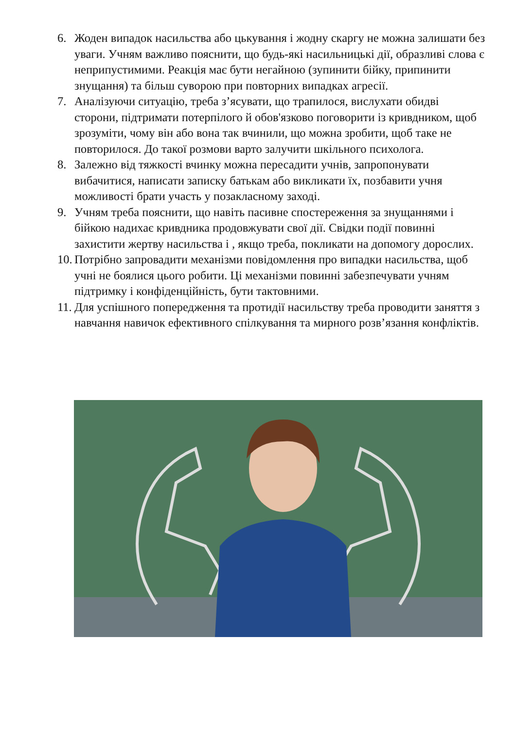6. Жоден випадок насильства або цькування і жодну скаргу не можна залишати без уваги. Учням важливо пояснити, що будь-які насильницькі дії, образливі слова є неприпустимими. Реакція має бути негайною (зупинити бійку, припинити знущання) та більш суворою при повторних випадках агресії.
7. Аналізуючи ситуацію, треба з’ясувати, що трапилося, вислухати обидві сторони, підтримати потерпілого й обов'язково поговорити із кривдником, щоб зрозуміти, чому він або вона так вчинили, що можна зробити, щоб таке не повторилося. До такої розмови варто залучити шкільного психолога.
8. Залежно від тяжкості вчинку можна пересадити учнів, запропонувати вибачитися, написати записку батькам або викликати їх, позбавити учня можливості брати участь у позакласному заході.
9. Учням треба пояснити, що навіть пасивне спостереження за знущаннями і бійкою надихає кривдника продовжувати свої дії. Свідки події повинні захистити жертву насильства і , якщо треба, покликати на допомогу дорослих.
10. Потрібно запровадити механізми повідомлення про випадки насильства, щоб учні не боялися цього робити. Ці механізми повинні забезпечувати учням підтримку і конфіденційність, бути тактовними.
11. Для успішного попередження та протидії насильству треба проводити заняття з навчання навичок ефективного спілкування та мирного розв’язання конфліктів.